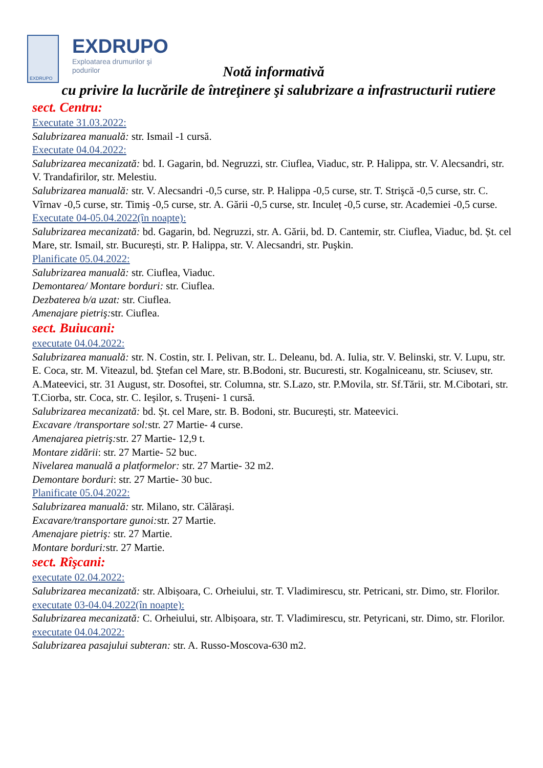EXDRUPO
EXDRUPO
Exploatarea drumurilor şi
podurilor
Notă informativă
cu privire la lucrările de întreţinere şi salubrizare a infrastructurii rutiere
sect. Centru:
Executate 31.03.2022:
Salubrizarea manuală: str. Ismail -1 cursă.
Executate 04.04.2022:
Salubrizarea mecanizată: bd. I. Gagarin, bd. Negruzzi, str. Ciuflea, Viaduc, str. P. Halippa, str. V. Alecsandri, str. V. Trandafirilor, str. Melestiu.
Salubrizarea manuală: str. V. Alecsandri -0,5 curse, str. P. Halippa -0,5 curse, str. T. Strişcă -0,5 curse, str. C. Vîrnav -0,5 curse, str. Timiş -0,5 curse, str. A. Gării -0,5 curse, str. Inculeț -0,5 curse, str. Academiei -0,5 curse.
Executate 04-05.04.2022(în noapte):
Salubrizarea mecanizată: bd. Gagarin, bd. Negruzzi, str. A. Gării, bd. D. Cantemir, str. Ciuflea, Viaduc, bd. Șt. cel Mare, str. Ismail, str. București, str. P. Halippa, str. V. Alecsandri, str. Puşkin.
Planificate 05.04.2022:
Salubrizarea manuală: str. Ciuflea, Viaduc.
Demontarea/ Montare borduri: str. Ciuflea.
Dezbaterea b/a uzat: str. Ciuflea.
Amenajare pietriş: str. Ciuflea.
sect. Buiucani:
executate 04.04.2022:
Salubrizarea manuală: str. N. Costin, str. I. Pelivan, str. L. Deleanu, bd. A. Iulia, str. V. Belinski, str. V. Lupu, str. E. Coca, str. M. Viteazul, bd. Ştefan cel Mare, str. B.Bodoni, str. Bucuresti, str. Kogalniceanu, str. Sciusev, str. A.Mateevici, str. 31 August, str. Dosoftei, str. Columna, str. S.Lazo, str. P.Movila, str. Sf.Tării, str. M.Cibotari, str. T.Ciorba, str. Coca, str. C. Ieşilor, s. Trușeni- 1 cursă.
Salubrizarea mecanizată: bd. Șt. cel Mare, str. B. Bodoni, str. București, str. Mateevici.
Excavare /transportare sol: str. 27 Martie- 4 curse.
Amenajarea pietriş: str. 27 Martie- 12,9 t.
Montare zidării: str. 27 Martie- 52 buc.
Nivelarea manuală a platformelor: str. 27 Martie- 32 m2.
Demontare borduri: str. 27 Martie- 30 buc.
Planificate 05.04.2022:
Salubrizarea manuală: str. Milano, str. Călărași.
Excavare/transportare gunoi: str. 27 Martie.
Amenajare pietriş: str. 27 Martie.
Montare borduri: str. 27 Martie.
sect. Rîşcani:
executate 02.04.2022:
Salubrizarea mecanizată: str. Albișoara, C. Orheiului, str. T. Vladimirescu, str. Petricani, str. Dimo, str. Florilor.
executate 03-04.04.2022(în noapte):
Salubrizarea mecanizată: C. Orheiului, str. Albișoara, str. T. Vladimirescu, str. Petyricani, str. Dimo, str. Florilor.
executate 04.04.2022:
Salubrizarea pasajului subteran: str. A. Russo-Moscova-630 m2.